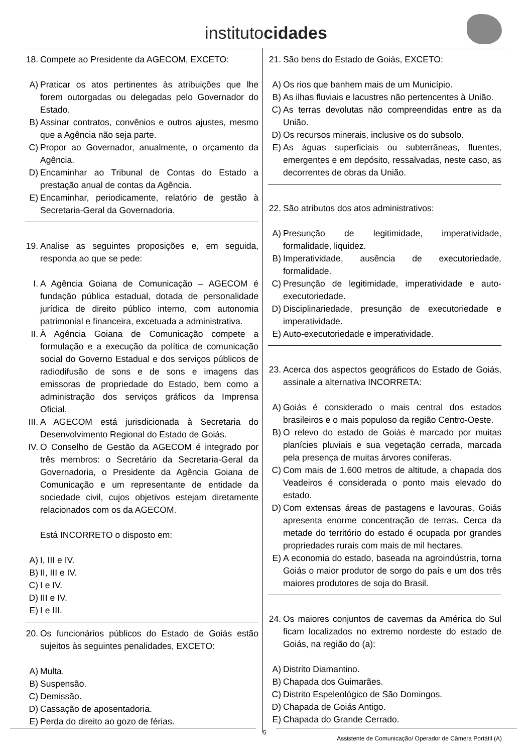institutocidades
18. Compete ao Presidente da AGECOM, EXCETO:
A) Praticar os atos pertinentes às atribuições que lhe forem outorgadas ou delegadas pelo Governador do Estado.
B) Assinar contratos, convênios e outros ajustes, mesmo que a Agência não seja parte.
C) Propor ao Governador, anualmente, o orçamento da Agência.
D) Encaminhar ao Tribunal de Contas do Estado a prestação anual de contas da Agência.
E) Encaminhar, periodicamente, relatório de gestão à Secretaria-Geral da Governadoria.
19. Analise as seguintes proposições e, em seguida, responda ao que se pede:
I. A Agência Goiana de Comunicação – AGECOM é fundação pública estadual, dotada de personalidade jurídica de direito público interno, com autonomia patrimonial e financeira, excetuada a administrativa.
II. À Agência Goiana de Comunicação compete a formulação e a execução da política de comunicação social do Governo Estadual e dos serviços públicos de radiodifusão de sons e de sons e imagens das emissoras de propriedade do Estado, bem como a administração dos serviços gráficos da Imprensa Oficial.
III. A AGECOM está jurisdicionada à Secretaria do Desenvolvimento Regional do Estado de Goiás.
IV. O Conselho de Gestão da AGECOM é integrado por três membros: o Secretário da Secretaria-Geral da Governadoria, o Presidente da Agência Goiana de Comunicação e um representante de entidade da sociedade civil, cujos objetivos estejam diretamente relacionados com os da AGECOM.
Está INCORRETO o disposto em:
A) I, III e IV.
B) II, III e IV.
C) I e IV.
D) III e IV.
E) I e III.
20. Os funcionários públicos do Estado de Goiás estão sujeitos às seguintes penalidades, EXCETO:
A) Multa.
B) Suspensão.
C) Demissão.
D) Cassação de aposentadoria.
E) Perda do direito ao gozo de férias.
21. São bens do Estado de Goiás, EXCETO:
A) Os rios que banhem mais de um Município.
B) As ilhas fluviais e lacustres não pertencentes à União.
C) As terras devolutas não compreendidas entre as da União.
D) Os recursos minerais, inclusive os do subsolo.
E) As águas superficiais ou subterrâneas, fluentes, emergentes e em depósito, ressalvadas, neste caso, as decorrentes de obras da União.
22. São atributos dos atos administrativos:
A) Presunção de legitimidade, imperatividade, formalidade, liquidez.
B) Imperatividade, ausência de executoriedade, formalidade.
C) Presunção de legitimidade, imperatividade e auto-executoriedade.
D) Disciplinariedade, presunção de executoriedade e imperatividade.
E) Auto-executoriedade e imperatividade.
23. Acerca dos aspectos geográficos do Estado de Goiás, assinale a alternativa INCORRETA:
A) Goiás é considerado o mais central dos estados brasileiros e o mais populoso da região Centro-Oeste.
B) O relevo do estado de Goiás é marcado por muitas planícies pluviais e sua vegetação cerrada, marcada pela presença de muitas árvores coníferas.
C) Com mais de 1.600 metros de altitude, a chapada dos Veadeiros é considerada o ponto mais elevado do estado.
D) Com extensas áreas de pastagens e lavouras, Goiás apresenta enorme concentração de terras. Cerca da metade do território do estado é ocupada por grandes propriedades rurais com mais de mil hectares.
E) A economia do estado, baseada na agroindústria, torna Goiás o maior produtor de sorgo do país e um dos três maiores produtores de soja do Brasil.
24. Os maiores conjuntos de cavernas da América do Sul ficam localizados no extremo nordeste do estado de Goiás, na região do (a):
A) Distrito Diamantino.
B) Chapada dos Guimarães.
C) Distrito Espeleológico de São Domingos.
D) Chapada de Goiás Antigo.
E) Chapada do Grande Cerrado.
5
Assistente de Comunicação/ Operador de Câmera Portátil (A)